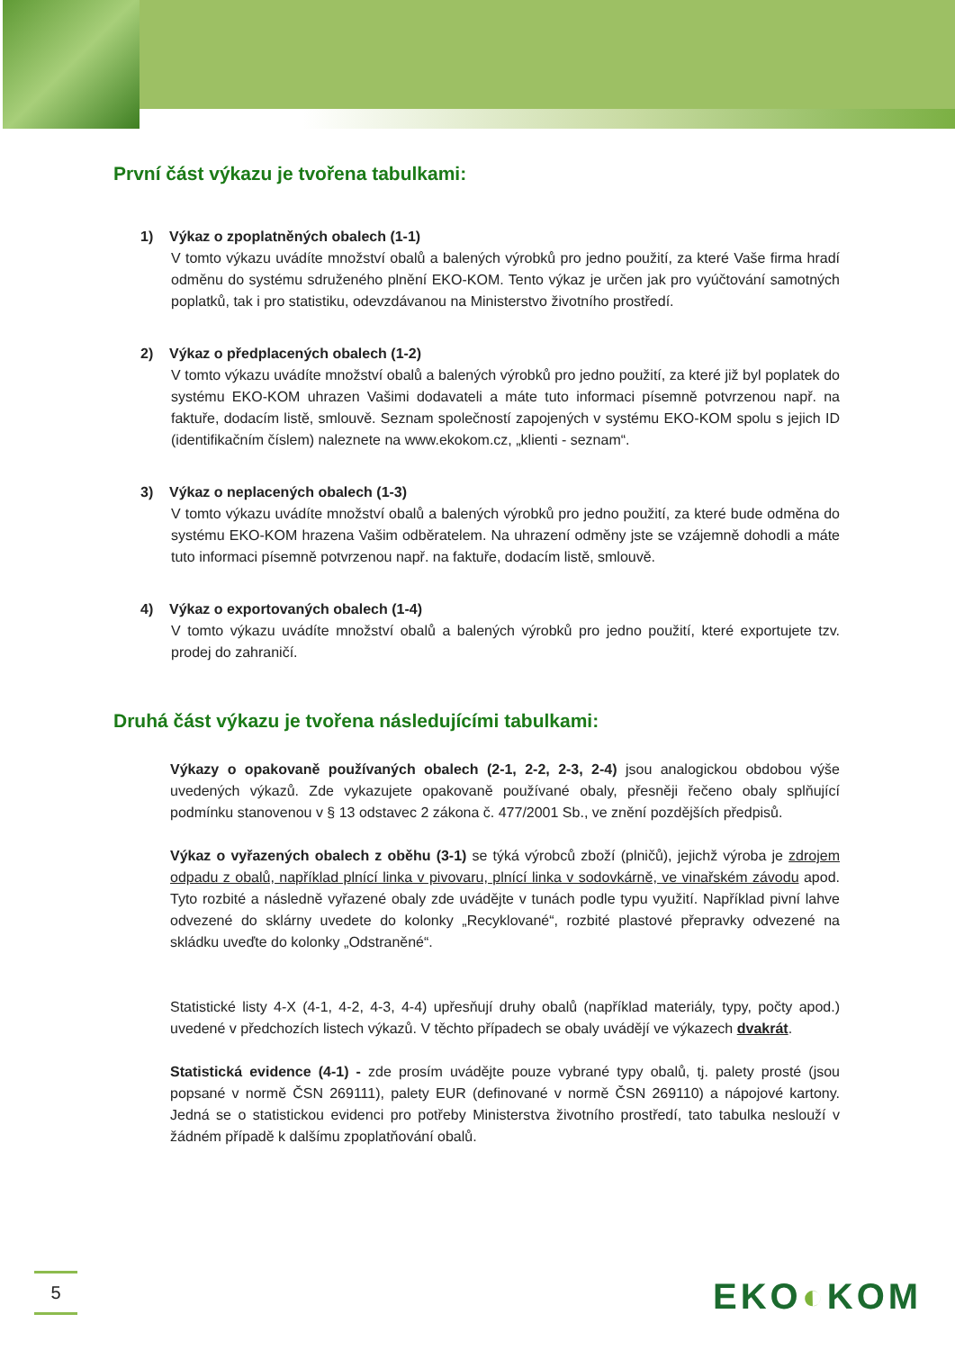První část výkazu je tvořena tabulkami:
1) Výkaz o zpoplatněných obalech (1-1)
V tomto výkazu uvádíte množství obalů a balených výrobků pro jedno použití, za které Vaše firma hradí odměnu do systému sdruženého plnění EKO-KOM. Tento výkaz je určen jak pro vyúčtování samotných poplatků, tak i pro statistiku, odevzdávanou na Ministerstvo životního prostředí.
2) Výkaz o předplacených obalech (1-2)
V tomto výkazu uvádíte množství obalů a balených výrobků pro jedno použití, za které již byl poplatek do systému EKO-KOM uhrazen Vašimi dodavateli a máte tuto informaci písemně potvrzenou např. na faktuře, dodacím listě, smlouvě. Seznam společností zapojených v systému EKO-KOM spolu s jejich ID (identifikačním číslem) naleznete na www.ekokom.cz, „klienti - seznam“.
3) Výkaz o neplacených obalech (1-3)
V tomto výkazu uvádíte množství obalů a balených výrobků pro jedno použití, za které bude odměna do systému EKO-KOM hrazena Vašim odběratelem. Na uhrazení odměny jste se vzájemně dohodli a máte tuto informaci písemně potvrzenou např. na faktuře, dodacím listě, smlouvě.
4) Výkaz o exportovaných obalech (1-4)
V tomto výkazu uvádíte množství obalů a balených výrobků pro jedno použití, které exportujete tzv. prodej do zahraničí.
Druhá část výkazu je tvořena následujícími tabulkami:
Výkazy o opakovaně používaných obalech (2-1, 2-2, 2-3, 2-4) jsou analogickou obdobou výše uvedených výkazů. Zde vykazujete opakovaně používané obaly, přesněji řečeno obaly splňující podmínku stanovenou v § 13 odstavec 2 zákona č. 477/2001 Sb., ve znění pozdějších předpisů.
Výkaz o vyřazených obalech z oběhu (3-1) se týká výrobců zboží (plničů), jejichž výroba je zdrojem odpadu z obalů, například plnící linka v pivovaru, plnící linka v sodovkárně, ve vinařském závodu apod. Tyto rozbité a následně vyřazené obaly zde uvádějte v tunách podle typu využití. Například pivní lahve odvezené do sklárny uvedete do kolonky „Recyklované“, rozbité plastové přepravky odvezené na skládku uveďte do kolonky „Odstraněné“.
Statistické listy 4-X (4-1, 4-2, 4-3, 4-4) upřesňují druhy obalů (například materiály, typy, počty apod.) uvedené v předchozích listech výkazů. V těchto případech se obaly uvádějí ve výkazech dvakrát.
Statistická evidence (4-1) - zde prosím uvádějte pouze vybrané typy obalů, tj. palety prosté (jsou popsané v normě ČSN 269111), palety EUR (definované v normě ČSN 269110) a nápojové kartony. Jedná se o statistickou evidenci pro potřeby Ministerstva životního prostředí, tato tabulka neslouží v žádném případě k dalšímu zpoplatňování obalů.
5 EKO◐KOM